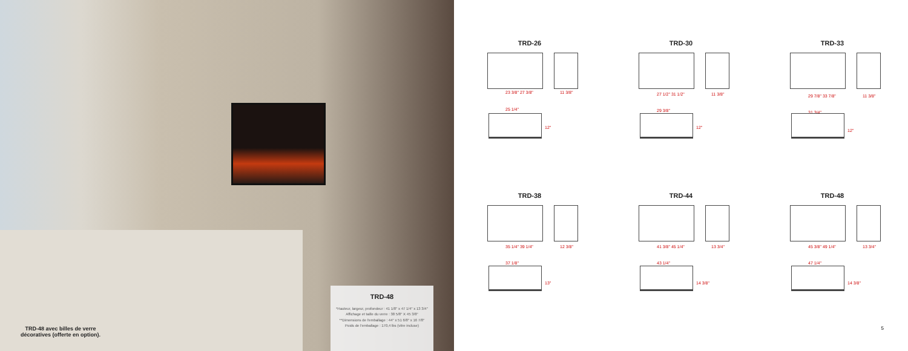TRD-48 avec billes de verre décoratives (offerte en option).
TRD-48
*Hauteur, largeur, profondeur : 41 1/8'' x 47 1/4'' x 13 3/4''
Affichage et taille du verre : 38 5/8'' X 45 3/8''
**Dimensions de l'emballage : 44'' x 51 6/8'' x 16 7/8''
Poids de l'emballage : 170,4 lbs (vitre incluse)
TRD-26
23 3/8" 27 3/8"
25 1/4"
11 3/8"
12"
TRD-30
27 1/2" 31 1/2"
29 3/8"
11 3/8"
12"
TRD-33
29 7/8" 33 7/8"
31 3/4"
11 3/8"
12"
TRD-38
35 1/4" 39 1/4"
37 1/8"
12 3/8"
13"
TRD-44
41 3/8" 45 1/4"
43 1/4"
13 3/4"
14 3/8"
TRD-48
45 3/8" 49 1/4"
47 1/4"
13 3/4"
14 3/8"
5